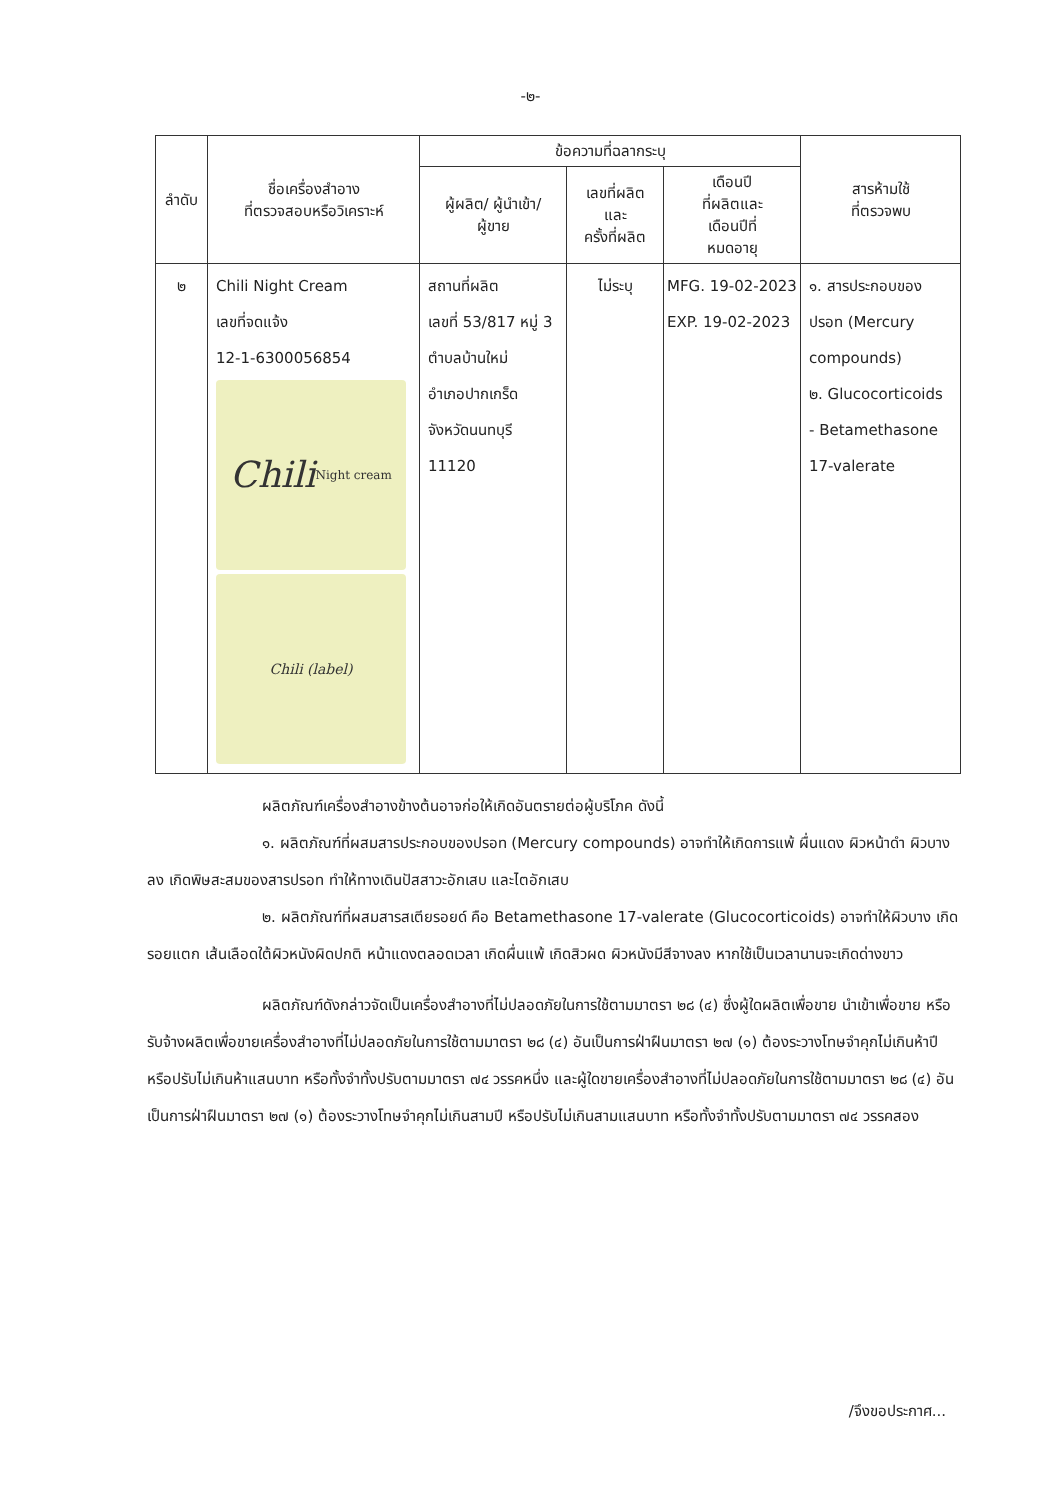-๒-
| ลำดับ | ชื่อเครื่องสำอาง ที่ตรวจสอบหรือวิเคราะห์ | ข้อความที่ฉลากระบุ | | | สารห้ามใช้ ที่ตรวจพบ |
| --- | --- | --- | --- | --- | --- |
| | | ผู้ผลิต/ ผู้นำเข้า/ ผู้ขาย | เลขที่ผลิต และ ครั้งที่ผลิต | เดือนปี ที่ผลิตและ เดือนปีที่ หมดอายุ | |
| ๒ | Chili Night Cream เลขที่จดแจ้ง 12-1-6300056854 Chili Night cream Chili (label) | สถานที่ผลิต เลขที่ 53/817 หมู่ 3 ตำบลบ้านใหม่ อำเภอปากเกร็ด จังหวัดนนทบุรี 11120 | ไม่ระบุ | MFG. 19-02-2023 EXP. 19-02-2023 | ๑. สารประกอบของ ปรอท (Mercury compounds) ๒. Glucocorticoids - Betamethasone 17-valerate |
ผลิตภัณฑ์เครื่องสำอางข้างต้นอาจก่อให้เกิดอันตรายต่อผู้บริโภค ดังนี้
๑. ผลิตภัณฑ์ที่ผสมสารประกอบของปรอท (Mercury compounds) อาจทำให้เกิดการแพ้ ผื่นแดง ผิวหน้าดำ ผิวบางลง เกิดพิษสะสมของสารปรอท ทำให้ทางเดินปัสสาวะอักเสบ และไตอักเสบ
๒. ผลิตภัณฑ์ที่ผสมสารสเตียรอยด์ คือ Betamethasone 17-valerate (Glucocorticoids) อาจทำให้ผิวบาง เกิดรอยแตก เส้นเลือดใต้ผิวหนังผิดปกติ หน้าแดงตลอดเวลา เกิดผื่นแพ้ เกิดสิวผด ผิวหนังมีสีจางลง หากใช้เป็นเวลานานจะเกิดด่างขาว
ผลิตภัณฑ์ดังกล่าวจัดเป็นเครื่องสำอางที่ไม่ปลอดภัยในการใช้ตามมาตรา ๒๘ (๔) ซึ่งผู้ใดผลิตเพื่อขาย นำเข้าเพื่อขาย หรือรับจ้างผลิตเพื่อขายเครื่องสำอางที่ไม่ปลอดภัยในการใช้ตามมาตรา ๒๘ (๔) อันเป็นการฝ่าฝืนมาตรา ๒๗ (๑) ต้องระวางโทษจำคุกไม่เกินห้าปี หรือปรับไม่เกินห้าแสนบาท หรือทั้งจำทั้งปรับตามมาตรา ๗๔ วรรคหนึ่ง และผู้ใดขายเครื่องสำอางที่ไม่ปลอดภัยในการใช้ตามมาตรา ๒๘ (๔) อันเป็นการฝ่าฝืนมาตรา ๒๗ (๑) ต้องระวางโทษจำคุกไม่เกินสามปี หรือปรับไม่เกินสามแสนบาท หรือทั้งจำทั้งปรับตามมาตรา ๗๔ วรรคสอง
/จึงขอประกาศ...